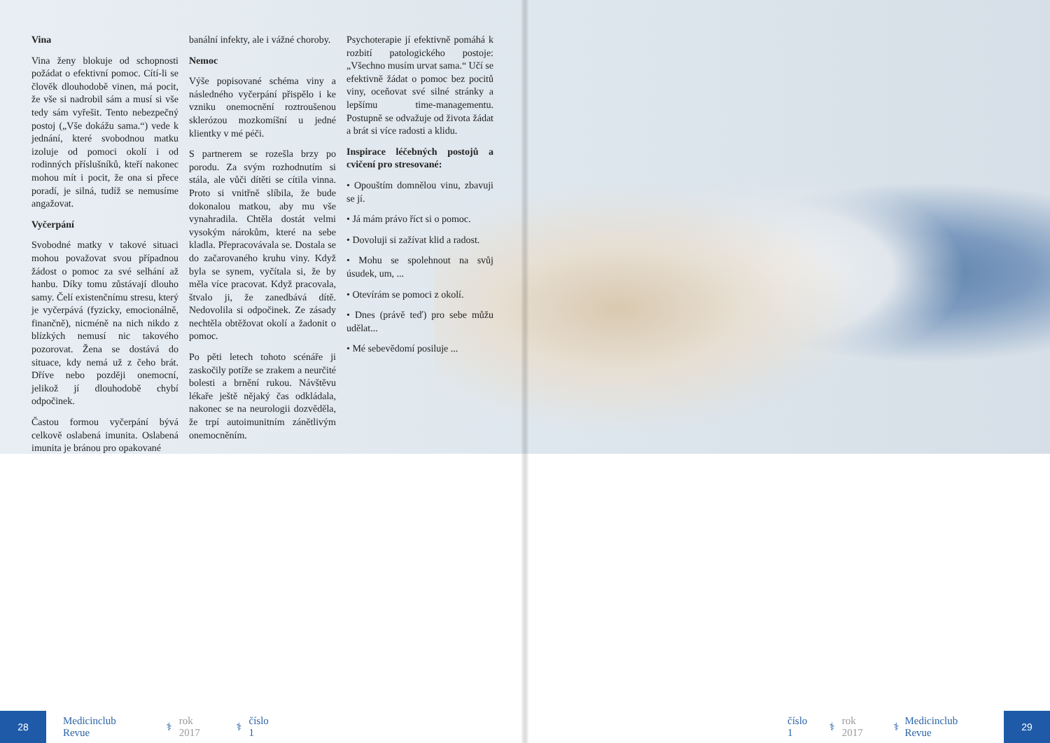Vina
Vina ženy blokuje od schopnosti požádat o efektivní pomoc. Cítí-li se člověk dlouhodobě vinen, má pocit, že vše si nadrobil sám a musí si vše tedy sám vyřešit. Tento nebezpečný postoj („Vše dokážu sama.“) vede k jednání, které svobodnou matku izoluje od pomoci okolí i od rodinných příslušníků, kteří nakonec mohou mít i pocit, že ona si přece poradí, je silná, tudíž se nemusíme angažovat.
Vyčerpání
Svobodné matky v takové situaci mohou považovat svou případnou žádost o pomoc za své selhání až hanbu. Díky tomu zůstávají dlouho samy. Čelí existenčnímu stresu, který je vyčerpává (fyzicky, emocionálně, finančně), nicméně na nich nikdo z blízkých nemusí nic takového pozorovat. Žena se dostává do situace, kdy nemá už z čeho brát. Dříve nebo později onemocní, jelikož jí dlouhodobě chybí odpočinek.
Častou formou vyčerpání bývá celkově oslabená imunita. Oslabená imunita je bránou pro opakované
banální infekty, ale i vážné choroby.
Nemoc
Výše popisované schéma viny a následného vyčerpání přispělo i ke vzniku onemocnění roztroušenou sklerózou mozkomíšní u jedné klientky v mé péči.
S partnerem se rozešla brzy po porodu. Za svým rozhodnutím si stála, ale vůči dítěti se cítila vinna. Proto si vnitřně slíbila, že bude dokonalou matkou, aby mu vše vynahradila. Chtěla dostát velmi vysokým nárokům, které na sebe kladla. Přepracovávala se. Dostala se do začarovaného kruhu viny. Když byla se synem, vyčítala si, že by měla více pracovat. Když pracovala, štvalo ji, že zanedbává dítě. Nedovolila si odpočinek. Ze zásady nechtěla obtěžovat okolí a žadonit o pomoc.
Po pěti letech tohoto scénáře ji zaskočily potíže se zrakem a neurčité bolesti a brnění rukou. Návštěvu lékaře ještě nějaký čas odkládala, nakonec se na neurologii dozvěděla, že trpí autoimunitním zánětlivým onemocněním.
Psychoterapie jí efektivně pomáhá k rozbití patologického postoje: „Všechno musím urvat sama.“ Učí se efektivně žádat o pomoc bez pocitů viny, oceňovat své silné stránky a lepšímu time-managementu. Postupně se odvažuje od života žádat a brát si více radosti a klidu.
Inspirace léčebných postojů a cvičení pro stresované:
• Opouštím domnělou vinu, zbavuji se jí.
• Já mám právo říct si o pomoc.
• Dovoluji si zažívat klid a radost.
• Mohu se spolehnout na svůj úsudek, um, ...
• Otevírám se pomoci z okolí.
• Dnes (právě teď) pro sebe můžu udělat...
• Mé sebevědomí posiluje ...
28
Medicinclub Revue ⚕ rok 2017 ⚕ číslo 1 číslo 1 ⚕ rok 2017 ⚕ Medicinclub Revue
29